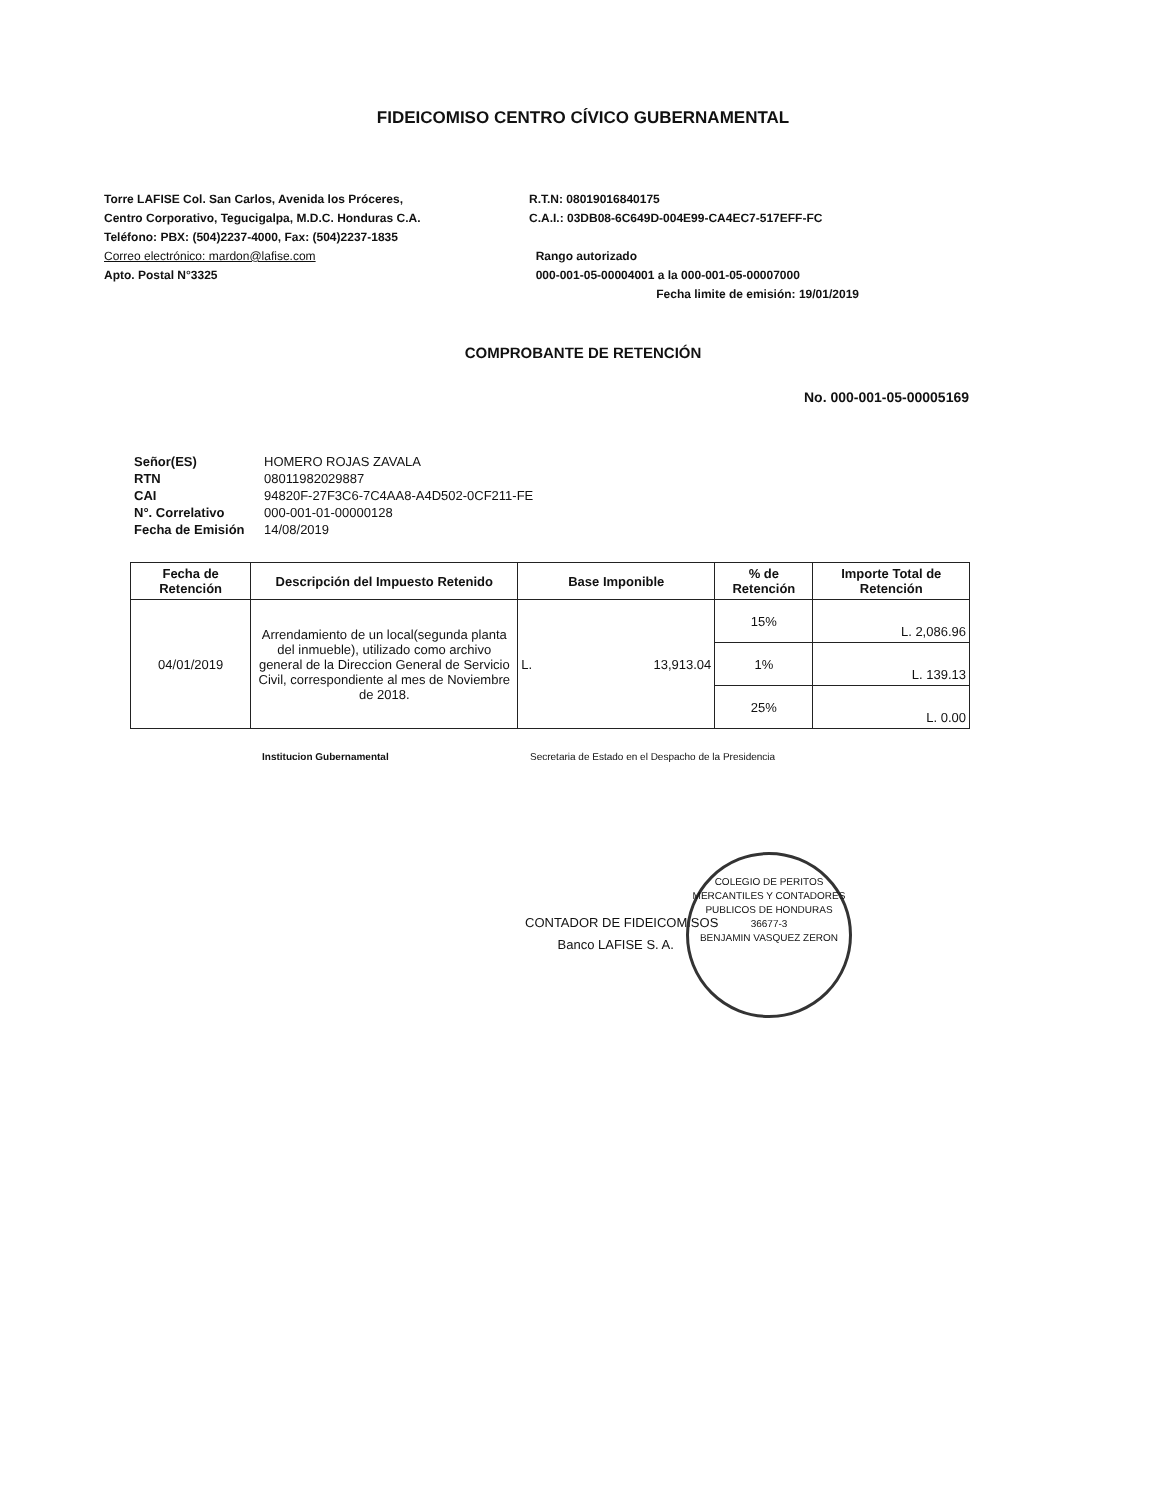FIDEICOMISO CENTRO CÍVICO GUBERNAMENTAL
Torre LAFISE Col. San Carlos, Avenida los Próceres,
Centro Corporativo, Tegucigalpa, M.D.C. Honduras C.A.
Teléfono: PBX: (504)2237-4000, Fax: (504)2237-1835
Correo electrónico: mardon@lafise.com
Apto. Postal N°3325
R.T.N: 08019016840175
C.A.I.: 03DB08-6C649D-004E99-CA4EC7-517EFF-FC
Rango autorizado
000-001-05-00004001 a la 000-001-05-00007000
Fecha limite de emisión: 19/01/2019
COMPROBANTE DE RETENCIÓN
No. 000-001-05-00005169
| Señor(ES) | HOMERO ROJAS ZAVALA |
| RTN | 08011982029887 |
| CAI | 94820F-27F3C6-7C4AA8-A4D502-0CF211-FE |
| N°. Correlativo | 000-001-01-00000128 |
| Fecha de Emisión | 14/08/2019 |
| Fecha de Retención | Descripción del Impuesto Retenido | Base Imponible | % de Retención | Importe Total de Retención |
| --- | --- | --- | --- | --- |
| 04/01/2019 | Arrendamiento de un local(segunda planta del inmueble), utilizado como archivo general de la Direccion General de Servicio Civil, correspondiente al mes de Noviembre de 2018. | L. 13,913.04 | 15% | L. 2,086.96 |
| | | | 1% | L. 139.13 |
| | | | 25% | L. 0.00 |
Institucion Gubernamental Secretaria de Estado en el Despacho de la Presidencia
CONTADOR DE FIDEICOMISOS
Banco LAFISE S. A.
COLEGIO DE PERITOS MERCANTILES Y CONTADORES PUBLICOS DE HONDURAS
36677-3
BENJAMIN VASQUEZ ZERON